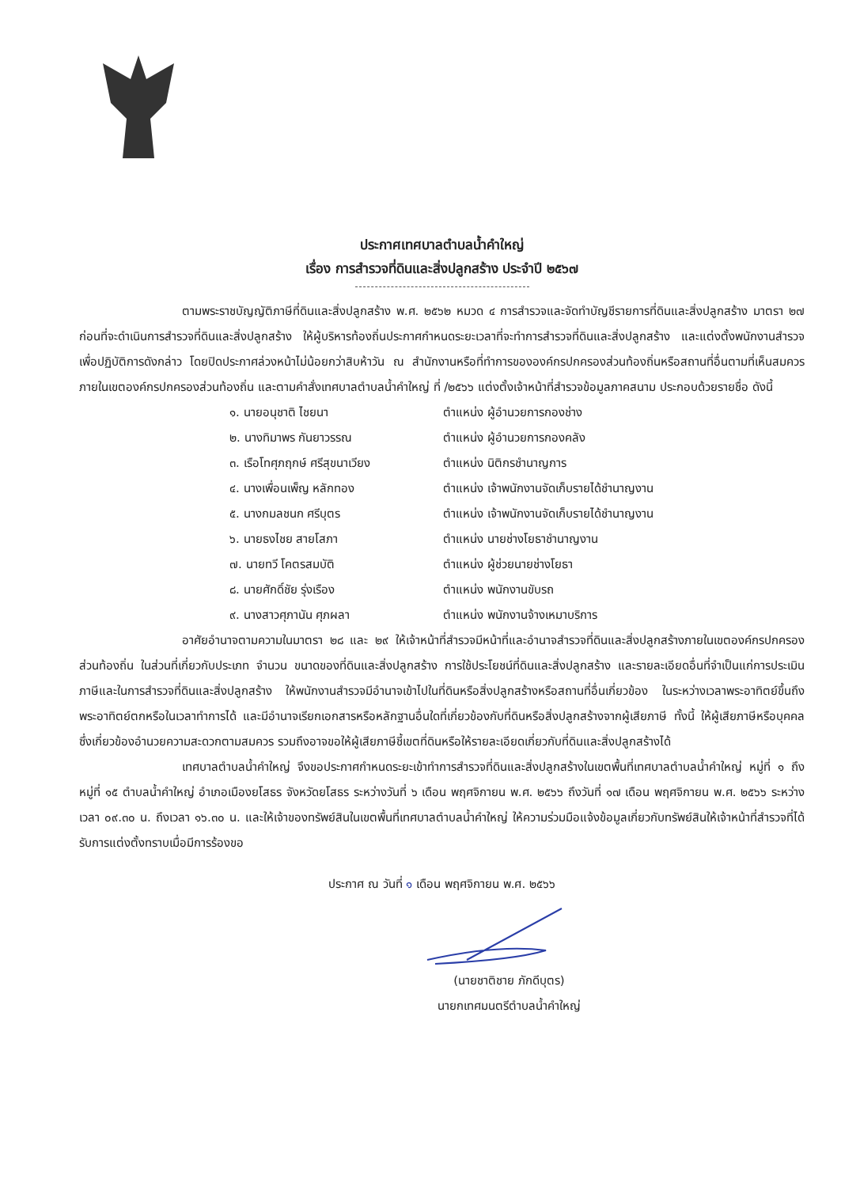ประกาศเทศบาลตำบลน้ำคำใหญ่
เรื่อง การสำรวจที่ดินและสิ่งปลูกสร้าง ประจำปี ๒๕๖๗
ตามพระราชบัญญัติภาษีที่ดินและสิ่งปลูกสร้าง พ.ศ. ๒๕๖๒ หมวด ๔ การสำรวจและจัดทำบัญชีรายการที่ดินและสิ่งปลูกสร้าง มาตรา ๒๗ ก่อนที่จะดำเนินการสำรวจที่ดินและสิ่งปลูกสร้าง ให้ผู้บริหารท้องถิ่นประกาศกำหนดระยะเวลาที่จะทำการสำรวจที่ดินและสิ่งปลูกสร้าง และแต่งตั้งพนักงานสำรวจเพื่อปฏิบัติการดังกล่าว โดยปิดประกาศล่วงหน้าไม่น้อยกว่าสิบห้าวัน ณ สำนักงานหรือที่ทำการขององค์กรปกครองส่วนท้องถิ่นหรือสถานที่อื่นตามที่เห็นสมควรภายในเขตองค์กรปกครองส่วนท้องถิ่น และตามคำสั่งเทศบาลตำบลน้ำคำใหญ่ ที่ /๒๕๖๖ แต่งตั้งเจ้าหน้าที่สำรวจข้อมูลภาคสนาม ประกอบด้วยรายชื่อ ดังนี้
๑. นายอนุชาติ ไชยนา ตำแหน่ง ผู้อำนวยการกองช่าง
๒. นางทิมาพร กันยาวรรณ ตำแหน่ง ผู้อำนวยการกองคลัง
๓. เรือโทศุภฤกษ์ ศรีสุขนาเวียง ตำแหน่ง นิติกรชำนาญการ
๔. นางเพื่อนเพ็ญ หลักทอง ตำแหน่ง เจ้าพนักงานจัดเก็บรายได้ชำนาญงาน
๕. นางกมลชนก ศรีบุตร ตำแหน่ง เจ้าพนักงานจัดเก็บรายได้ชำนาญงาน
๖. นายธงไชย สายโสภา ตำแหน่ง นายช่างโยธาชำนาญงาน
๗. นายทวี โคตรสมบัติ ตำแหน่ง ผู้ช่วยนายช่างโยธา
๘. นายศักดิ์ชัย รุ่งเรือง ตำแหน่ง พนักงานขับรถ
๙. นางสาวศุภานัน ศุภผลา ตำแหน่ง พนักงานจ้างเหมาบริการ
อาศัยอำนาจตามความในมาตรา ๒๘ และ ๒๙ ให้เจ้าหน้าที่สำรวจมีหน้าที่และอำนาจสำรวจที่ดินและสิ่งปลูกสร้างภายในเขตองค์กรปกครองส่วนท้องถิ่น ในส่วนที่เกี่ยวกับประเภท จำนวน ขนาดของที่ดินและสิ่งปลูกสร้าง การใช้ประโยชน์ที่ดินและสิ่งปลูกสร้าง และรายละเอียดอื่นที่จำเป็นแก่การประเมินภาษีและในการสำรวจที่ดินและสิ่งปลูกสร้าง ให้พนักงานสำรวจมีอำนาจเข้าไปในที่ดินหรือสิ่งปลูกสร้างหรือสถานที่อื่นเกี่ยวข้อง ในระหว่างเวลาพระอาทิตย์ขึ้นถึงพระอาทิตย์ตกหรือในเวลาทำการได้ และมีอำนาจเรียกเอกสารหรือหลักฐานอื่นใดที่เกี่ยวข้องกับที่ดินหรือสิ่งปลูกสร้างจากผู้เสียภาษี ทั้งนี้ ให้ผู้เสียภาษีหรือบุคคลซึ่งเกี่ยวข้องอำนวยความสะดวกตามสมควร รวมถึงอาจขอให้ผู้เสียภาษีชี้เขตที่ดินหรือให้รายละเอียดเกี่ยวกับที่ดินและสิ่งปลูกสร้างได้
เทศบาลตำบลน้ำคำใหญ่ จึงขอประกาศกำหนดระยะเข้าทำการสำรวจที่ดินและสิ่งปลูกสร้างในเขตพื้นที่เทศบาลตำบลน้ำคำใหญ่ หมู่ที่ ๑ ถึงหมู่ที่ ๑๕ ตำบลน้ำคำใหญ่ อำเภอเมืองยโสธร จังหวัดยโสธร ระหว่างวันที่ ๖ เดือน พฤศจิกายน พ.ศ. ๒๕๖๖ ถึงวันที่ ๑๗ เดือน พฤศจิกายน พ.ศ. ๒๕๖๖ ระหว่างเวลา ๐๙.๓๐ น. ถึงเวลา ๑๖.๓๐ น. และให้เจ้าของทรัพย์สินในเขตพื้นที่เทศบาลตำบลน้ำคำใหญ่ ให้ความร่วมมือแจ้งข้อมูลเกี่ยวกับทรัพย์สินให้เจ้าหน้าที่สำรวจที่ได้รับการแต่งตั้งทราบเมื่อมีการร้องขอ
ประกาศ ณ วันที่ ๑ เดือน พฤศจิกายน พ.ศ. ๒๕๖๖
(นายชาติชาย ภักดีบุตร)
นายกเทศมนตรีตำบลน้ำคำใหญ่